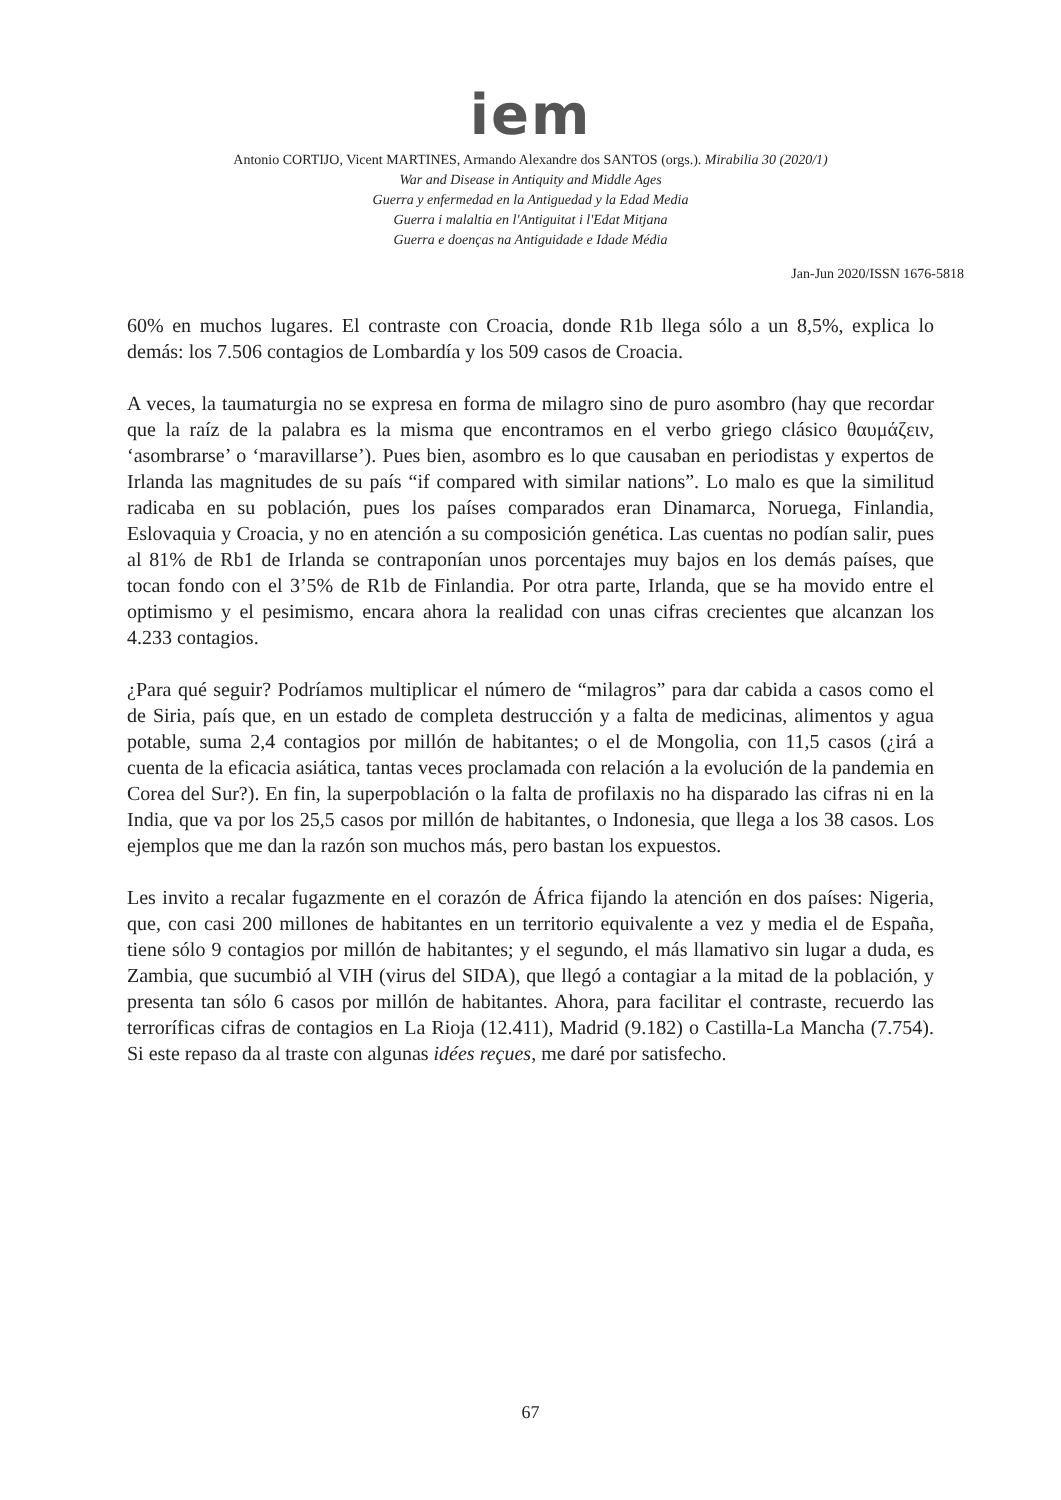iem
Antonio CORTIJO, Vicent MARTINES, Armando Alexandre dos SANTOS (orgs.). Mirabilia 30 (2020/1)
War and Disease in Antiquity and Middle Ages
Guerra y enfermedad en la Antiguedad y la Edad Media
Guerra i malaltia en l'Antiguitat i l'Edat Mitjana
Guerra e doenças na Antiguidade e Idade Média
Jan-Jun 2020/ISSN 1676-5818
60% en muchos lugares. El contraste con Croacia, donde R1b llega sólo a un 8,5%, explica lo demás: los 7.506 contagios de Lombardía y los 509 casos de Croacia.
A veces, la taumaturgia no se expresa en forma de milagro sino de puro asombro (hay que recordar que la raíz de la palabra es la misma que encontramos en el verbo griego clásico θαυμάζειν, ‘asombrarse’ o ‘maravillarse’). Pues bien, asombro es lo que causaban en periodistas y expertos de Irlanda las magnitudes de su país “if compared with similar nations”. Lo malo es que la similitud radicaba en su población, pues los países comparados eran Dinamarca, Noruega, Finlandia, Eslovaquia y Croacia, y no en atención a su composición genética. Las cuentas no podían salir, pues al 81% de Rb1 de Irlanda se contraponían unos porcentajes muy bajos en los demás países, que tocan fondo con el 3’5% de R1b de Finlandia. Por otra parte, Irlanda, que se ha movido entre el optimismo y el pesimismo, encara ahora la realidad con unas cifras crecientes que alcanzan los 4.233 contagios.
¿Para qué seguir? Podríamos multiplicar el número de “milagros” para dar cabida a casos como el de Siria, país que, en un estado de completa destrucción y a falta de medicinas, alimentos y agua potable, suma 2,4 contagios por millón de habitantes; o el de Mongolia, con 11,5 casos (¿irá a cuenta de la eficacia asiática, tantas veces proclamada con relación a la evolución de la pandemia en Corea del Sur?). En fin, la superpoblación o la falta de profilaxis no ha disparado las cifras ni en la India, que va por los 25,5 casos por millón de habitantes, o Indonesia, que llega a los 38 casos. Los ejemplos que me dan la razón son muchos más, pero bastan los expuestos.
Les invito a recalar fugazmente en el corazón de África fijando la atención en dos países: Nigeria, que, con casi 200 millones de habitantes en un territorio equivalente a vez y media el de España, tiene sólo 9 contagios por millón de habitantes; y el segundo, el más llamativo sin lugar a duda, es Zambia, que sucumbió al VIH (virus del SIDA), que llegó a contagiar a la mitad de la población, y presenta tan sólo 6 casos por millón de habitantes. Ahora, para facilitar el contraste, recuerdo las terroríficas cifras de contagios en La Rioja (12.411), Madrid (9.182) o Castilla-La Mancha (7.754). Si este repaso da al traste con algunas idées reçues, me daré por satisfecho.
67